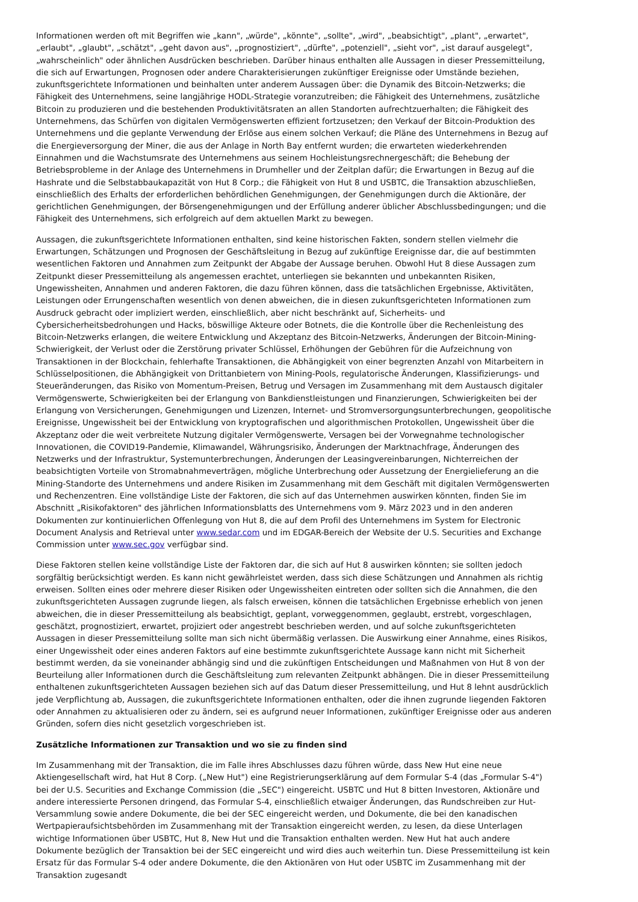Informationen werden oft mit Begriffen wie „kann", „würde", „könnte", „sollte", „wird", „beabsichtigt", „plant", „erwartet", „erlaubt", „glaubt", „schätzt", „geht davon aus", „prognostiziert", „dürfte", „potenziell", „sieht vor", „ist darauf ausgelegt", „wahrscheinlich" oder ähnlichen Ausdrücken beschrieben. Darüber hinaus enthalten alle Aussagen in dieser Pressemitteilung, die sich auf Erwartungen, Prognosen oder andere Charakterisierungen zukünftiger Ereignisse oder Umstände beziehen, zukunftsgerichtete Informationen und beinhalten unter anderem Aussagen über: die Dynamik des Bitcoin-Netzwerks; die Fähigkeit des Unternehmens, seine langjährige HODL-Strategie voranzutreiben; die Fähigkeit des Unternehmens, zusätzliche Bitcoin zu produzieren und die bestehenden Produktivitätsraten an allen Standorten aufrechtzuerhalten; die Fähigkeit des Unternehmens, das Schürfen von digitalen Vermögenswerten effizient fortzusetzen; den Verkauf der Bitcoin-Produktion des Unternehmens und die geplante Verwendung der Erlöse aus einem solchen Verkauf; die Pläne des Unternehmens in Bezug auf die Energieversorgung der Miner, die aus der Anlage in North Bay entfernt wurden; die erwarteten wiederkehrenden Einnahmen und die Wachstumsrate des Unternehmens aus seinem Hochleistungsrechnergeschäft; die Behebung der Betriebsprobleme in der Anlage des Unternehmens in Drumheller und der Zeitplan dafür; die Erwartungen in Bezug auf die Hashrate und die Selbstabbaukapazität von Hut 8 Corp.; die Fähigkeit von Hut 8 und USBTC, die Transaktion abzuschließen, einschließlich des Erhalts der erforderlichen behördlichen Genehmigungen, der Genehmigungen durch die Aktionäre, der gerichtlichen Genehmigungen, der Börsengenehmigungen und der Erfüllung anderer üblicher Abschlussbedingungen; und die Fähigkeit des Unternehmens, sich erfolgreich auf dem aktuellen Markt zu bewegen.
Aussagen, die zukunftsgerichtete Informationen enthalten, sind keine historischen Fakten, sondern stellen vielmehr die Erwartungen, Schätzungen und Prognosen der Geschäftsleitung in Bezug auf zukünftige Ereignisse dar, die auf bestimmten wesentlichen Faktoren und Annahmen zum Zeitpunkt der Abgabe der Aussage beruhen. Obwohl Hut 8 diese Aussagen zum Zeitpunkt dieser Pressemitteilung als angemessen erachtet, unterliegen sie bekannten und unbekannten Risiken, Ungewissheiten, Annahmen und anderen Faktoren, die dazu führen können, dass die tatsächlichen Ergebnisse, Aktivitäten, Leistungen oder Errungenschaften wesentlich von denen abweichen, die in diesen zukunftsgerichteten Informationen zum Ausdruck gebracht oder impliziert werden, einschließlich, aber nicht beschränkt auf, Sicherheits- und Cybersicherheitsbedrohungen und Hacks, böswillige Akteure oder Botnets, die die Kontrolle über die Rechenleistung des Bitcoin-Netzwerks erlangen, die weitere Entwicklung und Akzeptanz des Bitcoin-Netzwerks, Änderungen der Bitcoin-Mining-Schwierigkeit, der Verlust oder die Zerstörung privater Schlüssel, Erhöhungen der Gebühren für die Aufzeichnung von Transaktionen in der Blockchain, fehlerhafte Transaktionen, die Abhängigkeit von einer begrenzten Anzahl von Mitarbeitern in Schlüsselpositionen, die Abhängigkeit von Drittanbietern von Mining-Pools, regulatorische Änderungen, Klassifizierungs- und Steueränderungen, das Risiko von Momentum-Preisen, Betrug und Versagen im Zusammenhang mit dem Austausch digitaler Vermögenswerte, Schwierigkeiten bei der Erlangung von Bankdienstleistungen und Finanzierungen, Schwierigkeiten bei der Erlangung von Versicherungen, Genehmigungen und Lizenzen, Internet- und Stromversorgungsunterbrechungen, geopolitische Ereignisse, Ungewissheit bei der Entwicklung von kryptografischen und algorithmischen Protokollen, Ungewissheit über die Akzeptanz oder die weit verbreitete Nutzung digitaler Vermögenswerte, Versagen bei der Vorwegnahme technologischer Innovationen, die COVID19-Pandemie, Klimawandel, Währungsrisiko, Änderungen der Marktnachfrage, Änderungen des Netzwerks und der Infrastruktur, Systemunterbrechungen, Änderungen der Leasingvereinbarungen, Nichterreichen der beabsichtigten Vorteile von Stromabnahmeverträgen, mögliche Unterbrechung oder Aussetzung der Energielieferung an die Mining-Standorte des Unternehmens und andere Risiken im Zusammenhang mit dem Geschäft mit digitalen Vermögenswerten und Rechenzentren. Eine vollständige Liste der Faktoren, die sich auf das Unternehmen auswirken könnten, finden Sie im Abschnitt „Risikofaktoren" des jährlichen Informationsblatts des Unternehmens vom 9. März 2023 und in den anderen Dokumenten zur kontinuierlichen Offenlegung von Hut 8, die auf dem Profil des Unternehmens im System for Electronic Document Analysis and Retrieval unter www.sedar.com und im EDGAR-Bereich der Website der U.S. Securities and Exchange Commission unter www.sec.gov verfügbar sind.
Diese Faktoren stellen keine vollständige Liste der Faktoren dar, die sich auf Hut 8 auswirken könnten; sie sollten jedoch sorgfältig berücksichtigt werden. Es kann nicht gewährleistet werden, dass sich diese Schätzungen und Annahmen als richtig erweisen. Sollten eines oder mehrere dieser Risiken oder Ungewissheiten eintreten oder sollten sich die Annahmen, die den zukunftsgerichteten Aussagen zugrunde liegen, als falsch erweisen, können die tatsächlichen Ergebnisse erheblich von jenen abweichen, die in dieser Pressemitteilung als beabsichtigt, geplant, vorweggenommen, geglaubt, erstrebt, vorgeschlagen, geschätzt, prognostiziert, erwartet, projiziert oder angestrebt beschrieben werden, und auf solche zukunftsgerichteten Aussagen in dieser Pressemitteilung sollte man sich nicht übermäßig verlassen. Die Auswirkung einer Annahme, eines Risikos, einer Ungewissheit oder eines anderen Faktors auf eine bestimmte zukunftsgerichtete Aussage kann nicht mit Sicherheit bestimmt werden, da sie voneinander abhängig sind und die zukünftigen Entscheidungen und Maßnahmen von Hut 8 von der Beurteilung aller Informationen durch die Geschäftsleitung zum relevanten Zeitpunkt abhängen. Die in dieser Pressemitteilung enthaltenen zukunftsgerichteten Aussagen beziehen sich auf das Datum dieser Pressemitteilung, und Hut 8 lehnt ausdrücklich jede Verpflichtung ab, Aussagen, die zukunftsgerichtete Informationen enthalten, oder die ihnen zugrunde liegenden Faktoren oder Annahmen zu aktualisieren oder zu ändern, sei es aufgrund neuer Informationen, zukünftiger Ereignisse oder aus anderen Gründen, sofern dies nicht gesetzlich vorgeschrieben ist.
Zusätzliche Informationen zur Transaktion und wo sie zu finden sind
Im Zusammenhang mit der Transaktion, die im Falle ihres Abschlusses dazu führen würde, dass New Hut eine neue Aktiengesellschaft wird, hat Hut 8 Corp. („New Hut") eine Registrierungserklärung auf dem Formular S-4 (das „Formular S-4") bei der U.S. Securities and Exchange Commission (die „SEC") eingereicht. USBTC und Hut 8 bitten Investoren, Aktionäre und andere interessierte Personen dringend, das Formular S-4, einschließlich etwaiger Änderungen, das Rundschreiben zur Hut-Versammlung sowie andere Dokumente, die bei der SEC eingereicht werden, und Dokumente, die bei den kanadischen Wertpapieraufsichtsbehörden im Zusammenhang mit der Transaktion eingereicht werden, zu lesen, da diese Unterlagen wichtige Informationen über USBTC, Hut 8, New Hut und die Transaktion enthalten werden. New Hut hat auch andere Dokumente bezüglich der Transaktion bei der SEC eingereicht und wird dies auch weiterhin tun. Diese Pressemitteilung ist kein Ersatz für das Formular S-4 oder andere Dokumente, die den Aktionären von Hut oder USBTC im Zusammenhang mit der Transaktion zugesandt